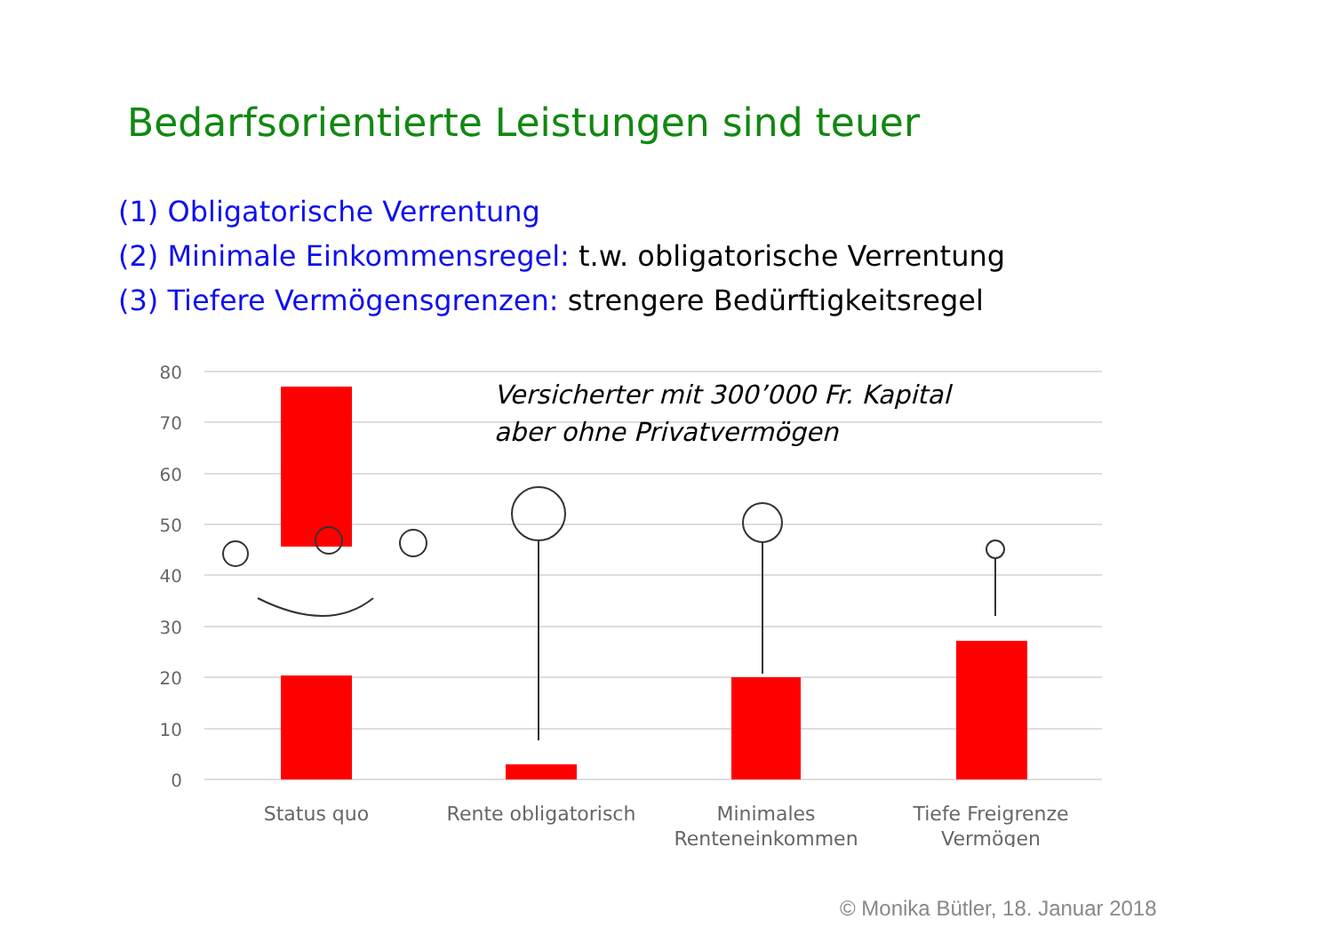Bedarfsorientierte Leistungen sind teuer
(1) Obligatorische Verrentung
(2) Minimale Einkommensregel: t.w. obligatorische Verrentung
(3) Tiefere Vermögensgrenzen: strengere Bedürftigkeitsregel
80
70
60
50
40
30
20
10
0
Status quo
Rente obligatorisch
Minimales
Renteneinkommen
Tiefe Freigrenze
Vermögen
Versicherter mit 300’000 Fr. Kapital
aber ohne Privatvermögen
© Monika Bütler, 18. Januar 2018